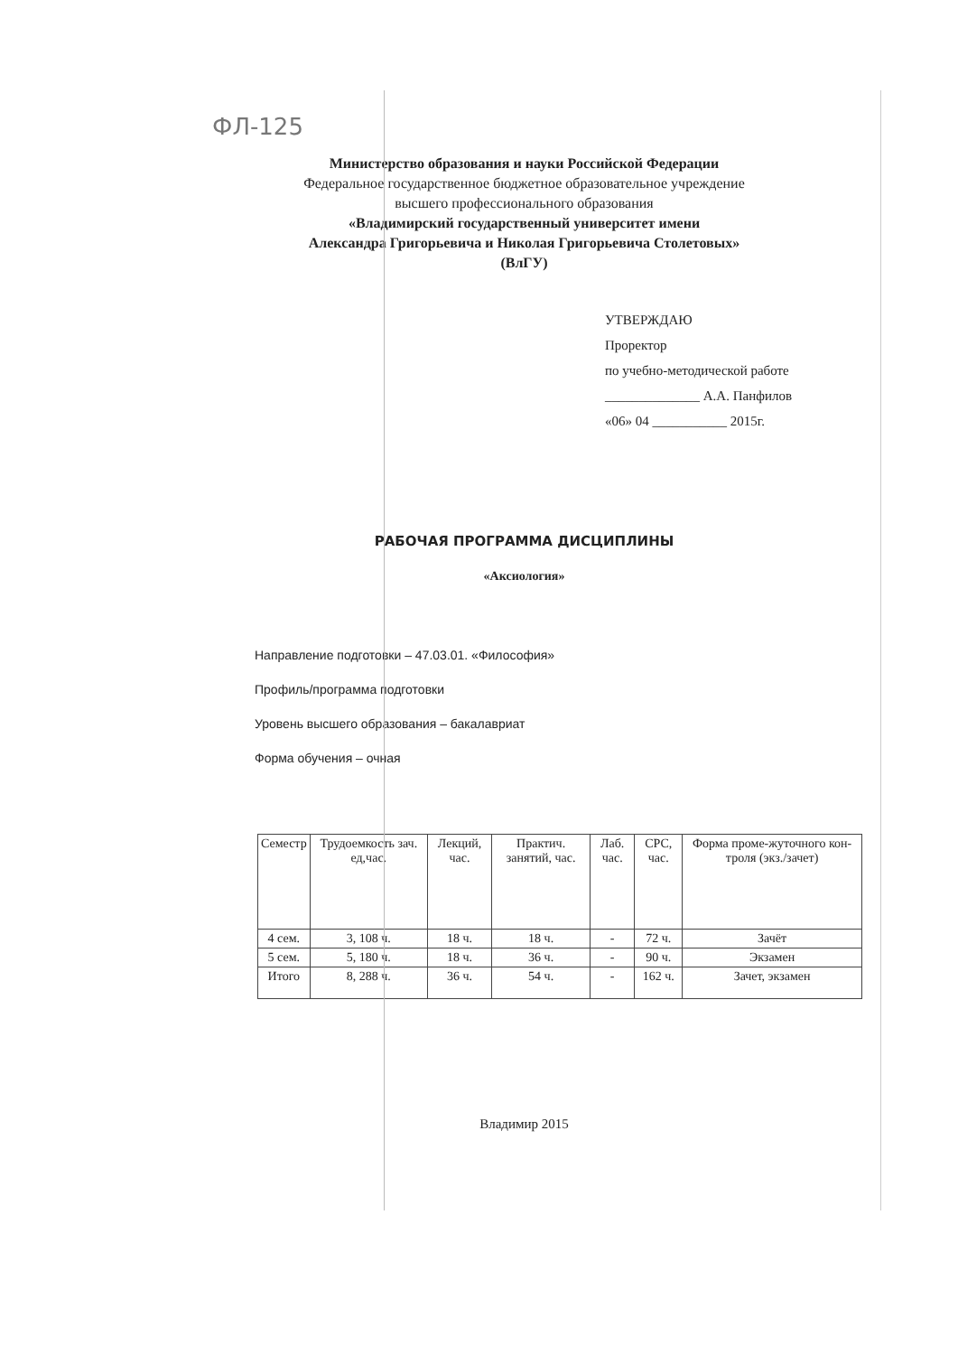ФЛ-125
Министерство образования и науки Российской Федерации
Федеральное государственное бюджетное образовательное учреждение
высшего профессионального образования
«Владимирский государственный университет имени
Александра Григорьевича и Николая Григорьевича Столетовых»
(ВлГУ)
УТВЕРЖДАЮ
Проректор
по учебно-методической работе
______________ А.А. Панфилов
«06» 04 ___________ 2015г.
РАБОЧАЯ ПРОГРАММА ДИСЦИПЛИНЫ
«Аксиология»
Направление подготовки – 47.03.01. «Философия»
Профиль/программа подготовки
Уровень высшего образования – бакалавриат
Форма обучения – очная
| Семестр | Трудоемкость зач. ед,час. | Лекций, час. | Практич. занятий, час. | Лаб. час. | СРС, час. | Форма проме-жуточного кон-троля (экз./зачет) |
| --- | --- | --- | --- | --- | --- | --- |
| 4 сем. | 3, 108 ч. | 18 ч. | 18 ч. | - | 72 ч. | Зачёт |
| 5 сем. | 5, 180 ч. | 18 ч. | 36 ч. | - | 90 ч. | Экзамен |
| Итого | 8, 288 ч. | 36 ч. | 54 ч. | - | 162 ч. | Зачет, экзамен |
Владимир 2015